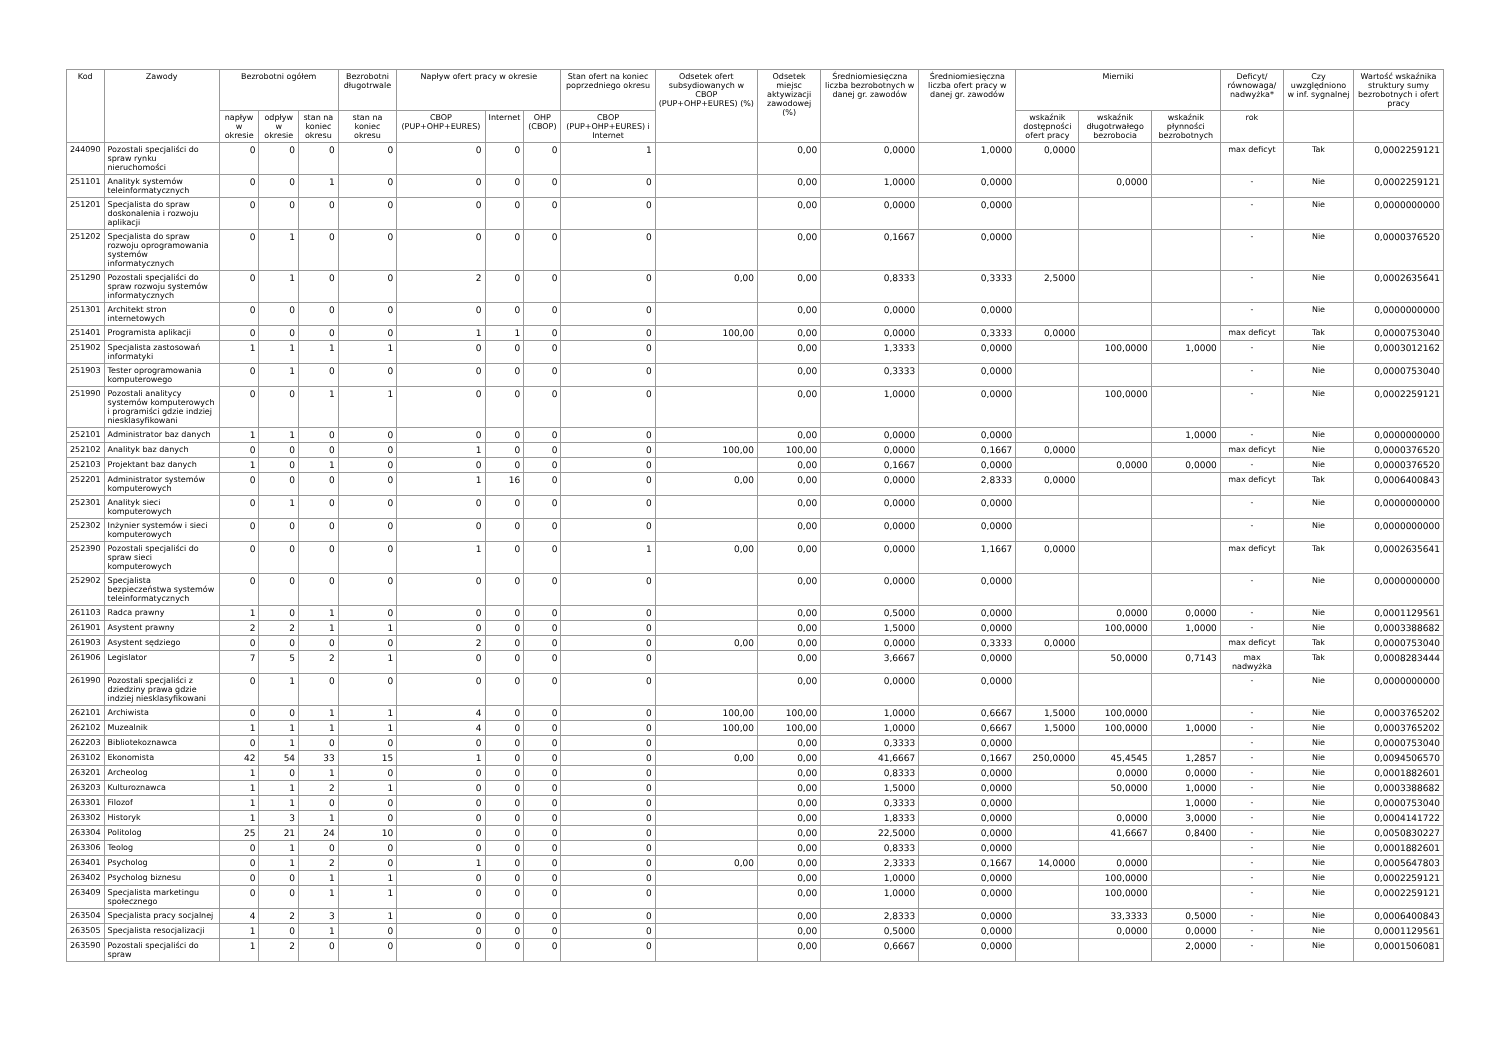| Kod | Zawody | Bezrobotni ogółem | | | Bezrobotni długotrwale | Napływ ofert pracy w okresie | | | Stan ofert na koniec poprzedniego okresu | Odsetek ofert subsydiowanych w CBOP (PUP+OHP+EURES) (%) | Odsetek miejsc aktywizacji zawodowej (%) | Średniomiesięczna liczba bezrobotnych w danej gr. zawodów | Średniomiesięczna liczba ofert pracy w danej gr. zawodów | Mierniki | | | Deficyt/ równowaga/ nadwyżka* | Czy uwzględniono w inf. sygnalnej | Wartość wskaźnika struktury sumy bezrobotnych i ofert pracy |
| --- | --- | --- | --- | --- | --- | --- | --- | --- | --- | --- | --- | --- | --- | --- | --- | --- | --- | --- | --- |
| | | napływ w okresie | odpływ w okresie | stan na koniec okresu | stan na koniec okresu | CBOP (PUP+OHP+EURES) | Internet | OHP (CBOP) | CBOP (PUP+OHP+EURES) i Internet | | | | | wskaźnik dostępności ofert pracy | wskaźnik długotrwałego bezrobocia | wskaźnik płynności bezrobotnych | rok | | |
| 244090 | Pozostali specjaliści do spraw rynku nieruchomości | 0 | 0 | 0 | 0 | 0 | 0 | 0 | 1 | | 0,00 | 0,0000 | 1,0000 | 0,0000 | | | max deficyt | Tak | 0,0002259121 |
| 251101 | Analityk systemów teleinformatycznych | 0 | 0 | 1 | 0 | 0 | 0 | 0 | 0 | | 0,00 | 1,0000 | 0,0000 | | 0,0000 | | - | Nie | 0,0002259121 |
| 251201 | Specjalista do spraw doskonalenia i rozwoju aplikacji | 0 | 0 | 0 | 0 | 0 | 0 | 0 | 0 | | 0,00 | 0,0000 | 0,0000 | | | | - | Nie | 0,0000000000 |
| 251202 | Specjalista do spraw rozwoju oprogramowania systemów informatycznych | 0 | 1 | 0 | 0 | 0 | 0 | 0 | 0 | | 0,00 | 0,1667 | 0,0000 | | | | - | Nie | 0,0000376520 |
| 251290 | Pozostali specjaliści do spraw rozwoju systemów informatycznych | 0 | 1 | 0 | 0 | 2 | 0 | 0 | 0 | 0,00 | 0,00 | 0,8333 | 0,3333 | 2,5000 | | | - | Nie | 0,0002635641 |
| 251301 | Architekt stron internetowych | 0 | 0 | 0 | 0 | 0 | 0 | 0 | 0 | | 0,00 | 0,0000 | 0,0000 | | | | - | Nie | 0,0000000000 |
| 251401 | Programista aplikacji | 0 | 0 | 0 | 0 | 1 | 1 | 0 | 0 | 100,00 | 0,00 | 0,0000 | 0,3333 | 0,0000 | | | max deficyt | Tak | 0,0000753040 |
| 251902 | Specjalista zastosowań informatyki | 1 | 1 | 1 | 1 | 0 | 0 | 0 | 0 | | 0,00 | 1,3333 | 0,0000 | | 100,0000 | 1,0000 | - | Nie | 0,0003012162 |
| 251903 | Tester oprogramowania komputerowego | 0 | 1 | 0 | 0 | 0 | 0 | 0 | 0 | | 0,00 | 0,3333 | 0,0000 | | | | - | Nie | 0,0000753040 |
| 251990 | Pozostali analitycy systemów komputerowych i programiści gdzie indziej niesklasyfikowani | 0 | 0 | 1 | 1 | 0 | 0 | 0 | 0 | | 0,00 | 1,0000 | 0,0000 | | 100,0000 | | - | Nie | 0,0002259121 |
| 252101 | Administrator baz danych | 1 | 1 | 0 | 0 | 0 | 0 | 0 | 0 | | 0,00 | 0,0000 | 0,0000 | | | 1,0000 | - | Nie | 0,0000000000 |
| 252102 | Analityk baz danych | 0 | 0 | 0 | 0 | 1 | 0 | 0 | 0 | 100,00 | 100,00 | 0,0000 | 0,1667 | 0,0000 | | | max deficyt | Nie | 0,0000376520 |
| 252103 | Projektant baz danych | 1 | 0 | 1 | 0 | 0 | 0 | 0 | 0 | | 0,00 | 0,1667 | 0,0000 | | 0,0000 | 0,0000 | - | Nie | 0,0000376520 |
| 252201 | Administrator systemów komputerowych | 0 | 0 | 0 | 0 | 1 | 16 | 0 | 0 | 0,00 | 0,00 | 0,0000 | 2,8333 | 0,0000 | | | max deficyt | Tak | 0,0006400843 |
| 252301 | Analityk sieci komputerowych | 0 | 1 | 0 | 0 | 0 | 0 | 0 | 0 | | 0,00 | 0,0000 | 0,0000 | | | | - | Nie | 0,0000000000 |
| 252302 | Inżynier systemów i sieci komputerowych | 0 | 0 | 0 | 0 | 0 | 0 | 0 | 0 | | 0,00 | 0,0000 | 0,0000 | | | | - | Nie | 0,0000000000 |
| 252390 | Pozostali specjaliści do spraw sieci komputerowych | 0 | 0 | 0 | 0 | 1 | 0 | 0 | 1 | 0,00 | 0,00 | 0,0000 | 1,1667 | 0,0000 | | | max deficyt | Tak | 0,0002635641 |
| 252902 | Specjalista bezpieczeństwa systemów teleinformatycznych | 0 | 0 | 0 | 0 | 0 | 0 | 0 | 0 | | 0,00 | 0,0000 | 0,0000 | | | | - | Nie | 0,0000000000 |
| 261103 | Radca prawny | 1 | 0 | 1 | 0 | 0 | 0 | 0 | 0 | | 0,00 | 0,5000 | 0,0000 | | 0,0000 | 0,0000 | - | Nie | 0,0001129561 |
| 261901 | Asystent prawny | 2 | 2 | 1 | 1 | 0 | 0 | 0 | 0 | | 0,00 | 1,5000 | 0,0000 | | 100,0000 | 1,0000 | - | Nie | 0,0003388682 |
| 261903 | Asystent sędziego | 0 | 0 | 0 | 0 | 2 | 0 | 0 | 0 | 0,00 | 0,00 | 0,0000 | 0,3333 | 0,0000 | | | max deficyt | Tak | 0,0000753040 |
| 261906 | Legislator | 7 | 5 | 2 | 1 | 0 | 0 | 0 | 0 | | 0,00 | 3,6667 | 0,0000 | | 50,0000 | 0,7143 | max nadwyżka | Tak | 0,0008283444 |
| 261990 | Pozostali specjaliści z dziedziny prawa gdzie indziej niesklasyfikowani | 0 | 1 | 0 | 0 | 0 | 0 | 0 | 0 | | 0,00 | 0,0000 | 0,0000 | | | | - | Nie | 0,0000000000 |
| 262101 | Archiwista | 0 | 0 | 1 | 1 | 4 | 0 | 0 | 0 | 100,00 | 100,00 | 1,0000 | 0,6667 | 1,5000 | 100,0000 | | - | Nie | 0,0003765202 |
| 262102 | Muzealnik | 1 | 1 | 1 | 1 | 4 | 0 | 0 | 0 | 100,00 | 100,00 | 1,0000 | 0,6667 | 1,5000 | 100,0000 | 1,0000 | - | Nie | 0,0003765202 |
| 262203 | Bibliotekoznawca | 0 | 1 | 0 | 0 | 0 | 0 | 0 | 0 | | 0,00 | 0,3333 | 0,0000 | | | | - | Nie | 0,0000753040 |
| 263102 | Ekonomista | 42 | 54 | 33 | 15 | 1 | 0 | 0 | 0 | 0,00 | 0,00 | 41,6667 | 0,1667 | 250,0000 | 45,4545 | 1,2857 | - | Nie | 0,0094506570 |
| 263201 | Archeolog | 1 | 0 | 1 | 0 | 0 | 0 | 0 | 0 | | 0,00 | 0,8333 | 0,0000 | | 0,0000 | 0,0000 | - | Nie | 0,0001882601 |
| 263203 | Kulturoznawca | 1 | 1 | 2 | 1 | 0 | 0 | 0 | 0 | | 0,00 | 1,5000 | 0,0000 | | 50,0000 | 1,0000 | - | Nie | 0,0003388682 |
| 263301 | Filozof | 1 | 1 | 0 | 0 | 0 | 0 | 0 | 0 | | 0,00 | 0,3333 | 0,0000 | | | 1,0000 | - | Nie | 0,0000753040 |
| 263302 | Historyk | 1 | 3 | 1 | 0 | 0 | 0 | 0 | 0 | | 0,00 | 1,8333 | 0,0000 | | 0,0000 | 3,0000 | - | Nie | 0,0004141722 |
| 263304 | Politolog | 25 | 21 | 24 | 10 | 0 | 0 | 0 | 0 | | 0,00 | 22,5000 | 0,0000 | | 41,6667 | 0,8400 | - | Nie | 0,0050830227 |
| 263306 | Teolog | 0 | 1 | 0 | 0 | 0 | 0 | 0 | 0 | | 0,00 | 0,8333 | 0,0000 | | | | - | Nie | 0,0001882601 |
| 263401 | Psycholog | 0 | 1 | 2 | 0 | 1 | 0 | 0 | 0 | 0,00 | 0,00 | 2,3333 | 0,1667 | 14,0000 | 0,0000 | | - | Nie | 0,0005647803 |
| 263402 | Psycholog biznesu | 0 | 0 | 1 | 1 | 0 | 0 | 0 | 0 | | 0,00 | 1,0000 | 0,0000 | | 100,0000 | | - | Nie | 0,0002259121 |
| 263409 | Specjalista marketingu społecznego | 0 | 0 | 1 | 1 | 0 | 0 | 0 | 0 | | 0,00 | 1,0000 | 0,0000 | | 100,0000 | | - | Nie | 0,0002259121 |
| 263504 | Specjalista pracy socjalnej | 4 | 2 | 3 | 1 | 0 | 0 | 0 | 0 | | 0,00 | 2,8333 | 0,0000 | | 33,3333 | 0,5000 | - | Nie | 0,0006400843 |
| 263505 | Specjalista resocjalizacji | 1 | 0 | 1 | 0 | 0 | 0 | 0 | 0 | | 0,00 | 0,5000 | 0,0000 | | 0,0000 | 0,0000 | - | Nie | 0,0001129561 |
| 263590 | Pozostali specjaliści do spraw | 1 | 2 | 0 | 0 | 0 | 0 | 0 | 0 | | 0,00 | 0,6667 | 0,0000 | | | 2,0000 | - | Nie | 0,0001506081 |